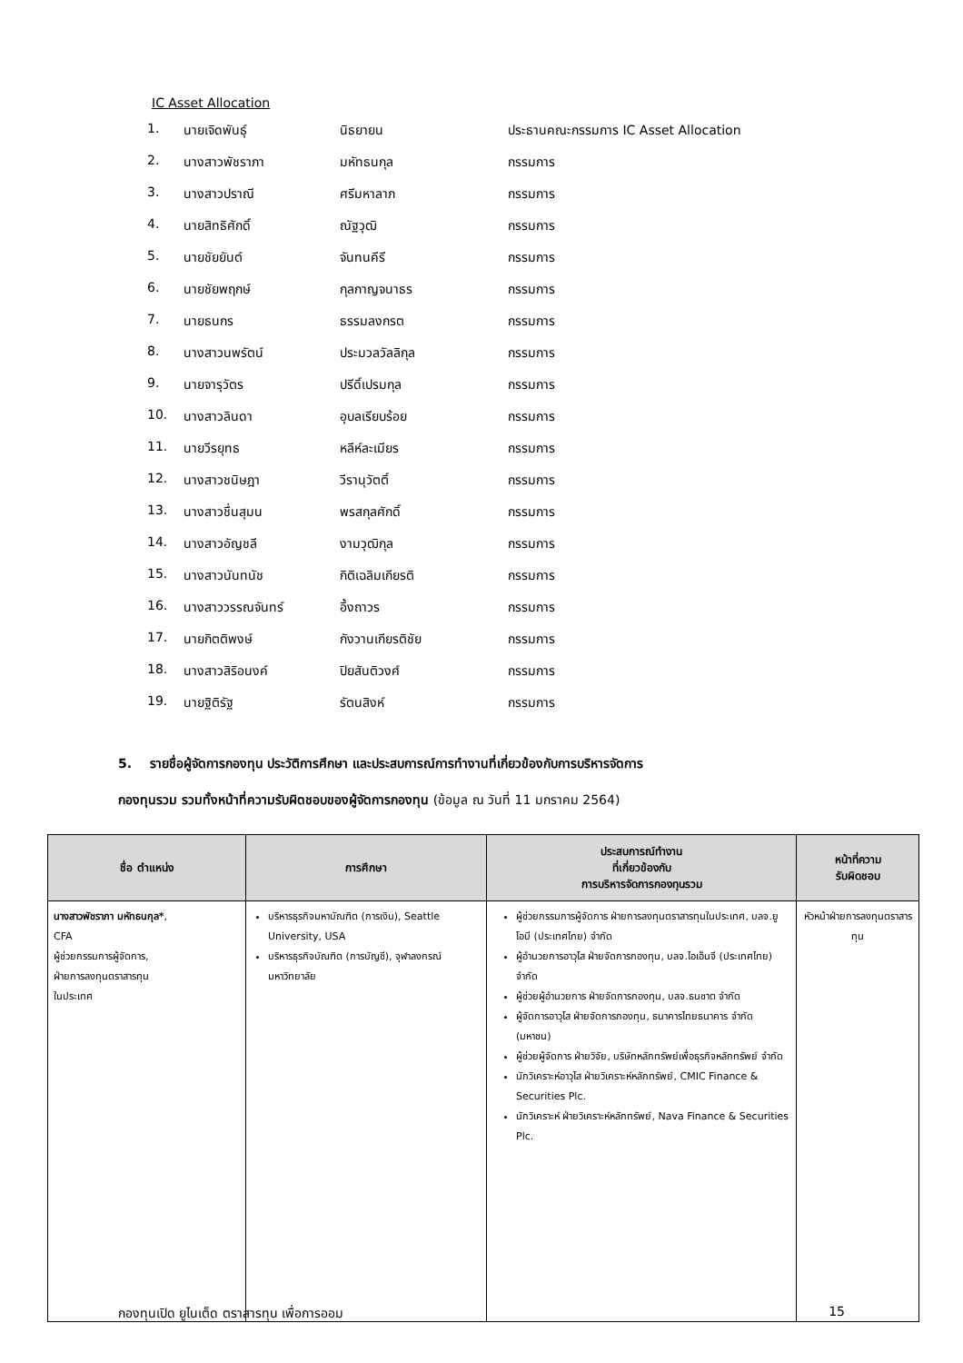IC Asset Allocation
| 1. | นายเจิดพันธุ์ | นิธยายน | ประธานคณะกรรมการ IC Asset Allocation |
| 2. | นางสาวพัชราภา | มหัทธนกุล | กรรมการ |
| 3. | นางสาวปราณี | ศรีมหาลาภ | กรรมการ |
| 4. | นายสิทธิศักดิ์ | ณัฐวุฒิ | กรรมการ |
| 5. | นายชัยยันต์ | จันทนคีรี | กรรมการ |
| 6. | นายชัยพฤกษ์ | กุลกาญจนาธร | กรรมการ |
| 7. | นายธนกร | ธรรมลงกรต | กรรมการ |
| 8. | นางสาวนพรัตน์ | ประมวลวัลลิกุล | กรรมการ |
| 9. | นายจารุวัตร | ปรีดิ์เปรมกุล | กรรมการ |
| 10. | นางสาวลินดา | อุบลเรียบร้อย | กรรมการ |
| 11. | นายวีรยุทธ | หลีห์ละเมียร | กรรมการ |
| 12. | นางสาวชนิษฎา | วีรานุวัตติ์ | กรรมการ |
| 13. | นางสาวชื่นสุมน | พรสกุลศักดิ์ | กรรมการ |
| 14. | นางสาวอัญชลี | งามวุฒิกุล | กรรมการ |
| 15. | นางสาวนันทนัช | กิติเฉลิมเกียรติ | กรรมการ |
| 16. | นางสาววรรณจันทร์ | อึ้งถาวร | กรรมการ |
| 17. | นายกิตติพงษ์ | กังวานเกียรติชัย | กรรมการ |
| 18. | นางสาวสิริอนงค์ | ปิยสันติวงศ์ | กรรมการ |
| 19. | นายฐิติรัฐ | รัตนสิงห์ | กรรมการ |
5. รายชื่อผู้จัดการกองทุน ประวัติการศึกษา และประสบการณ์การทำงานที่เกี่ยวข้องกับการบริหารจัดการ
กองทุนรวม รวมทั้งหน้าที่ความรับผิดชอบของผู้จัดการกองทุน (ข้อมูล ณ วันที่ 11 มกราคม 2564)
| ชื่อ ตำแหน่ง | การศึกษา | ประสบการณ์ทำงาน ที่เกี่ยวข้องกับ การบริหารจัดการกองทุนรวม | หน้าที่ความ รับผิดชอบ |
| --- | --- | --- | --- |
| นางสาวพัชราภา มหัทธนกุล* , CFA ผู้ช่วยกรรมการผู้จัดการ, ฝ่ายการลงทุนตราสารทุน ในประเทศ | บริหารธุรกิจมหาบัณฑิต (การเงิน), Seattle University, USA บริหารธุรกิจบัณฑิต (การบัญชี), จุฬาลงกรณ์มหาวิทยาลัย | ผู้ช่วยกรรมการผู้จัดการ ฝ่ายการลงทุนตราสารทุนในประเทศ, บลจ.ยูโอบี (ประเทศไทย) จำกัด ผู้อำนวยการอาวุโส ฝ่ายจัดการกองทุน, บลจ.ไอเอ็นจี (ประเทศไทย) จำกัด ผู้ช่วยผู้อำนวยการ ฝ่ายจัดการกองทุน, บลจ.ธนชาต จำกัด ผู้จัดการอาวุโส ฝ่ายจัดการกองทุน, ธนาคารไทยธนาคาร จำกัด (มหาชน) ผู้ช่วยผู้จัดการ ฝ่ายวิจัย, บริษัทหลักทรัพย์เพื่อธุรกิจหลักทรัพย์ จำกัด นักวิเคราะห์อาวุโส ฝ่ายวิเคราะห์หลักทรัพย์, CMIC Finance & Securities Plc. นักวิเคราะห์ ฝ่ายวิเคราะห์หลักทรัพย์, Nava Finance & Securities Plc. | หัวหน้าฝ่ายการลงทุนตราสารทุน |
กองทุนเปิด ยูไนเต็ด ตราสารทุน เพื่อการออม 15